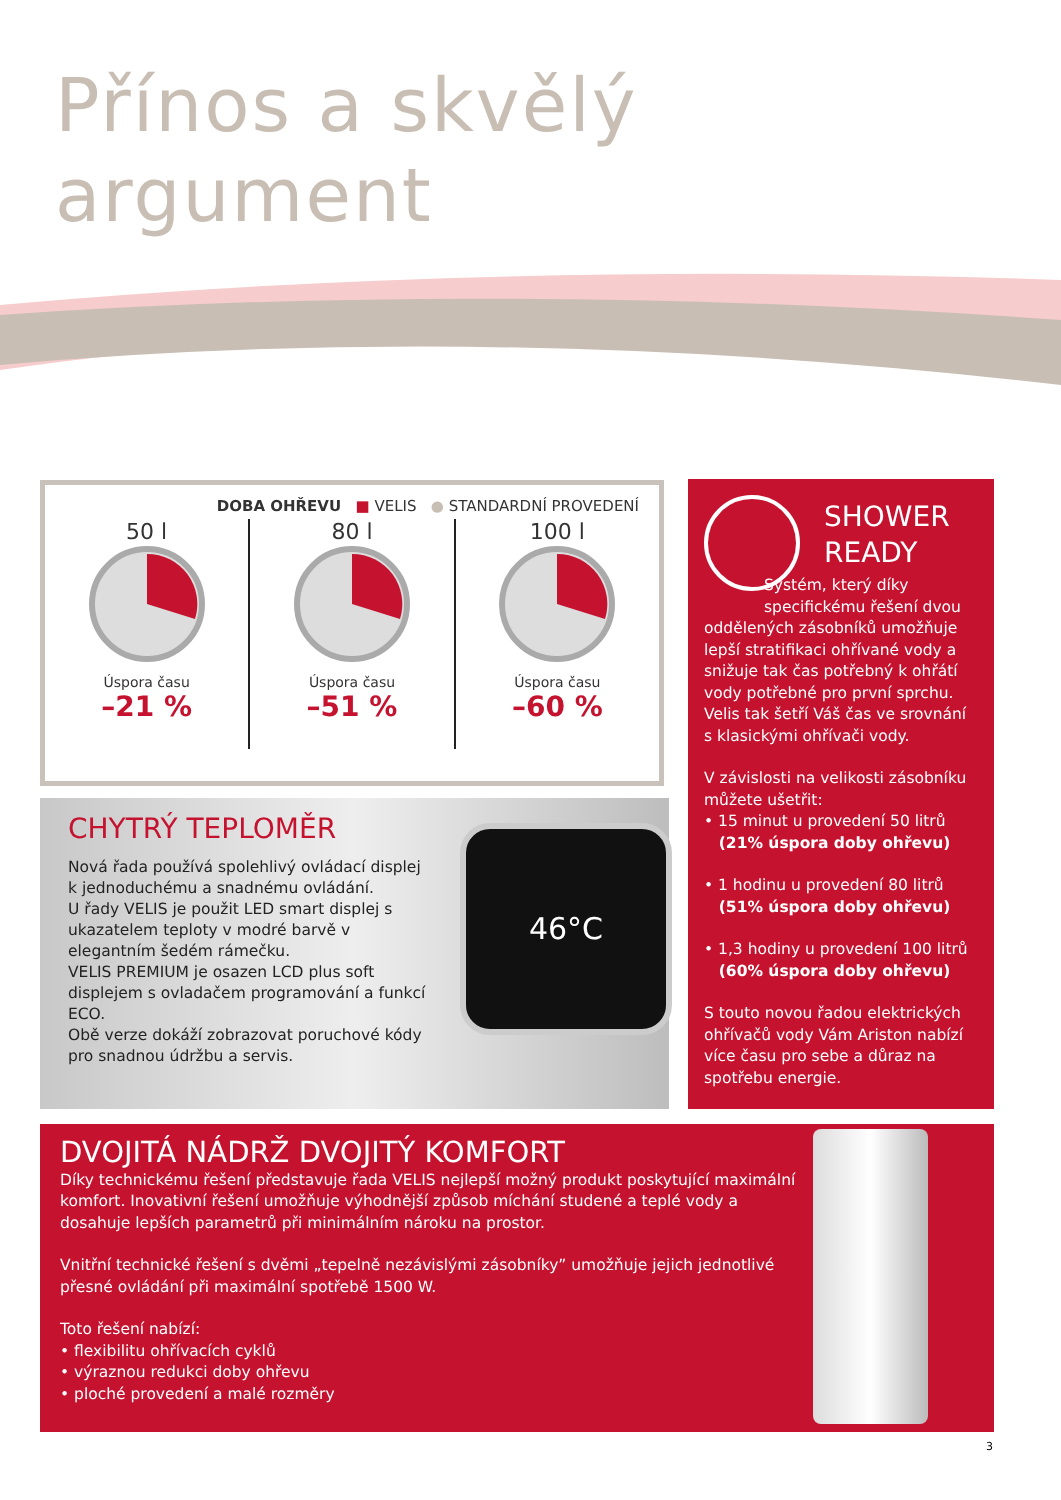Přínos a skvělý
argument
DOBA OHŘEVU ■ VELIS ● STANDARDNÍ PROVEDENÍ
50 l
Úspora času
–21 %
80 l
Úspora času
–51 %
100 l
Úspora času
–60 %
CHYTRÝ TEPLOMĚR
Nová řada používá spolehlivý ovládací displej k jednoduchému a snadnému ovládání.
U řady VELIS je použit LED smart displej s ukazatelem teploty v modré barvě v elegantním šedém rámečku.
VELIS PREMIUM je osazen LCD plus soft displejem s ovladačem programování a funkcí ECO.
Obě verze dokáží zobrazovat poruchové kódy pro snadnou údržbu a servis.
46°C
SHOWER
READY
Systém, který díky specifickému řešení dvou
oddělených zásobníků umožňuje lepší stratifikaci ohřívané vody a snižuje tak čas potřebný k ohřátí vody potřebné pro první sprchu. Velis tak šetří Váš čas ve srovnání s klasickými ohřívači vody.
V závislosti na velikosti zásobníku můžete ušetřit:
• 15 minut u provedení 50 litrů
(21% úspora doby ohřevu)
• 1 hodinu u provedení 80 litrů
(51% úspora doby ohřevu)
• 1,3 hodiny u provedení 100 litrů
(60% úspora doby ohřevu)
S touto novou řadou elektrických ohřívačů vody Vám Ariston nabízí více času pro sebe a důraz na spotřebu energie.
DVOJITÁ NÁDRŽ DVOJITÝ KOMFORT
Díky technickému řešení představuje řada VELIS nejlepší možný produkt poskytující maximální komfort. Inovativní řešení umožňuje výhodnější způsob míchání studené a teplé vody a dosahuje lepších parametrů při minimálním nároku na prostor.
Vnitřní technické řešení s dvěmi „tepelně nezávislými zásobníky” umožňuje jejich jednotlivé přesné ovládání při maximální spotřebě 1500 W.
Toto řešení nabízí:
• flexibilitu ohřívacích cyklů
• výraznou redukci doby ohřevu
• ploché provedení a malé rozměry
3